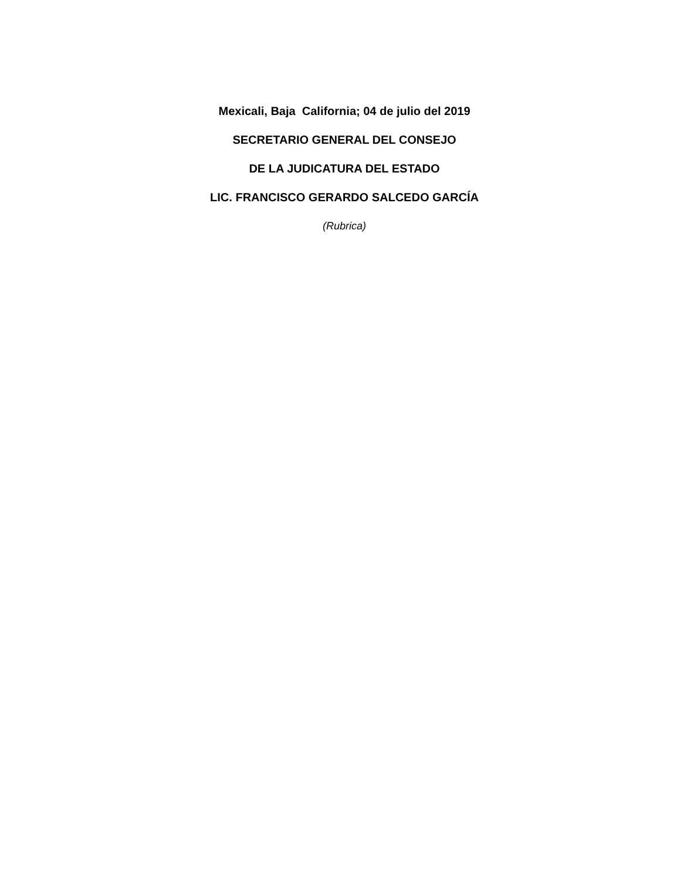Mexicali, Baja California; 04 de julio del 2019
SECRETARIO GENERAL DEL CONSEJO
DE LA JUDICATURA DEL ESTADO
LIC. FRANCISCO GERARDO SALCEDO GARCÍA
(Rubrica)